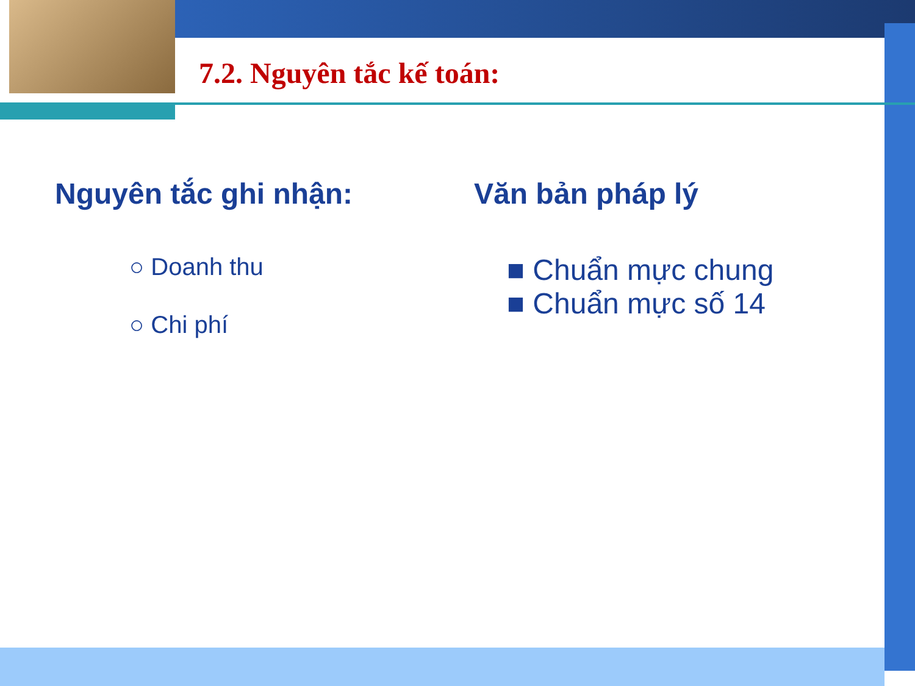7.2. Nguyên tắc kế toán:
Nguyên tắc ghi nhận:
○ Doanh thu
○ Chi phí
Văn bản pháp lý
■ Chuẩn mực chung
■ Chuẩn mực số 14